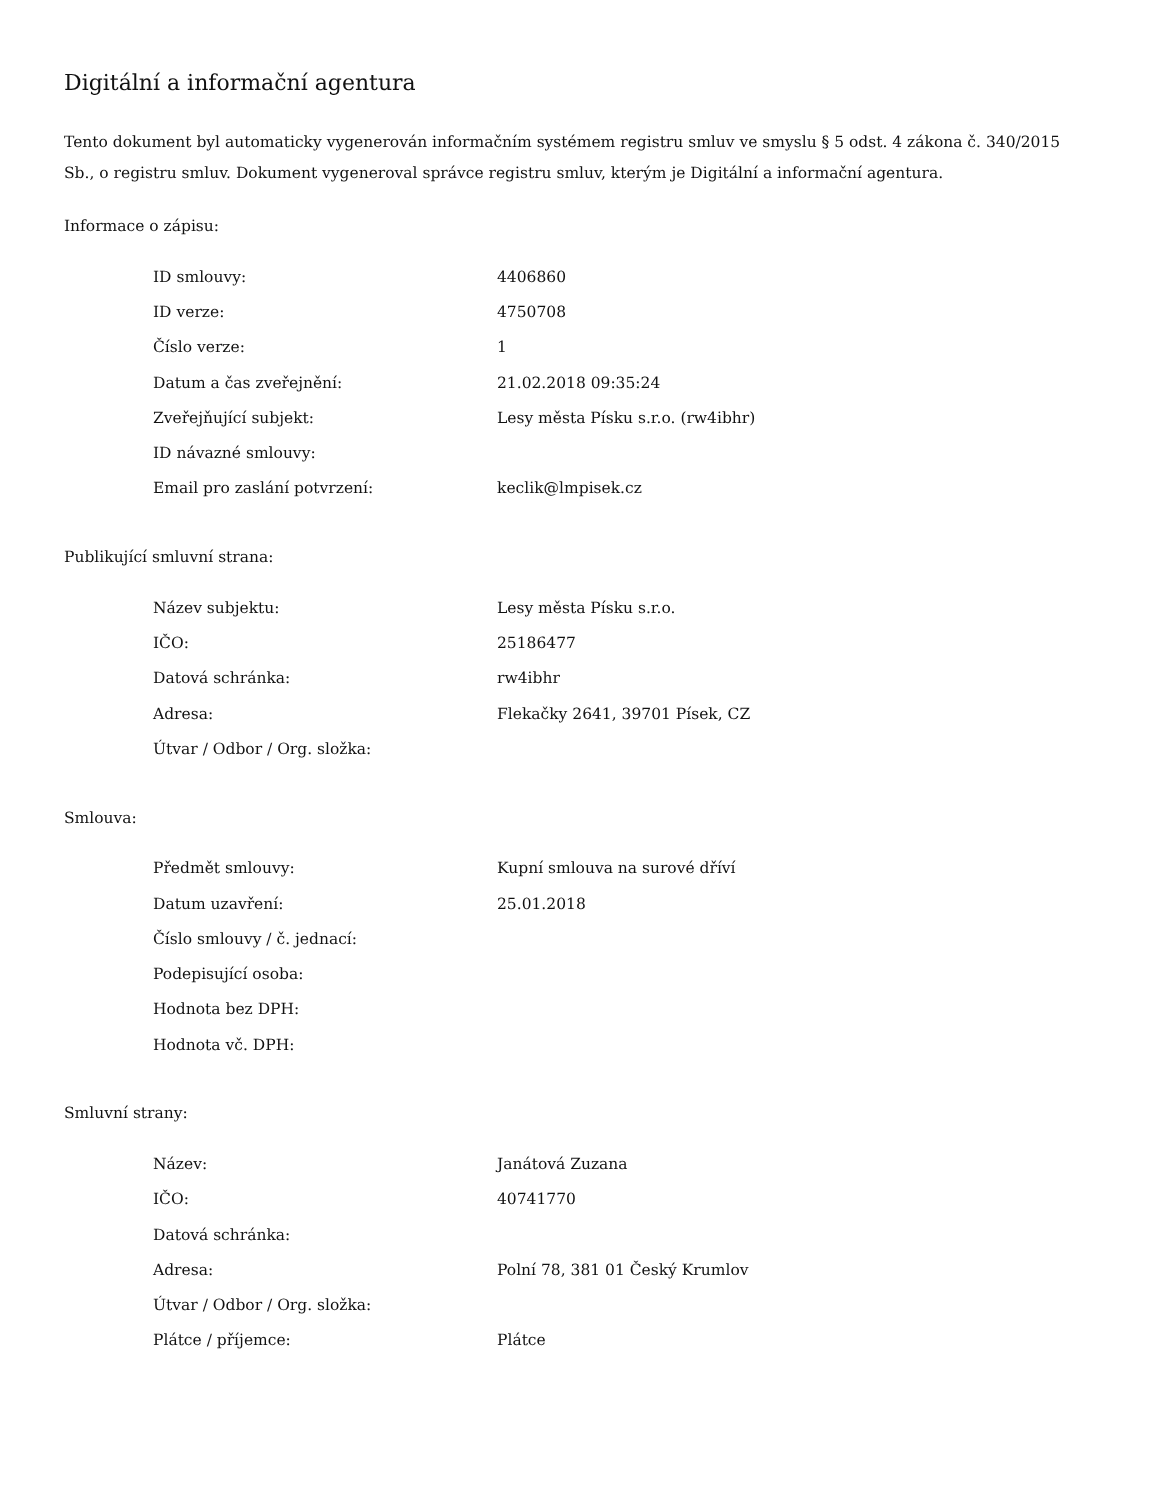Digitální a informační agentura
Tento dokument byl automaticky vygenerován informačním systémem registru smluv ve smyslu § 5 odst. 4 zákona č. 340/2015 Sb., o registru smluv. Dokument vygeneroval správce registru smluv, kterým je Digitální a informační agentura.
Informace o zápisu:
| ID smlouvy: | 4406860 |
| ID verze: | 4750708 |
| Číslo verze: | 1 |
| Datum a čas zveřejnění: | 21.02.2018 09:35:24 |
| Zveřejňující subjekt: | Lesy města Písku s.r.o. (rw4ibhr) |
| ID návazné smlouvy: | |
| Email pro zaslání potvrzení: | keclik@lmpisek.cz |
Publikující smluvní strana:
| Název subjektu: | Lesy města Písku s.r.o. |
| IČO: | 25186477 |
| Datová schránka: | rw4ibhr |
| Adresa: | Flekačky 2641, 39701 Písek, CZ |
| Útvar / Odbor / Org. složka: | |
Smlouva:
| Předmět smlouvy: | Kupní smlouva na surové dříví |
| Datum uzavření: | 25.01.2018 |
| Číslo smlouvy / č. jednací: | |
| Podepisující osoba: | |
| Hodnota bez DPH: | |
| Hodnota vč. DPH: | |
Smluvní strany:
| Název: | Janátová Zuzana |
| IČO: | 40741770 |
| Datová schránka: | |
| Adresa: | Polní 78, 381 01 Český Krumlov |
| Útvar / Odbor / Org. složka: | |
| Plátce / příjemce: | Plátce |